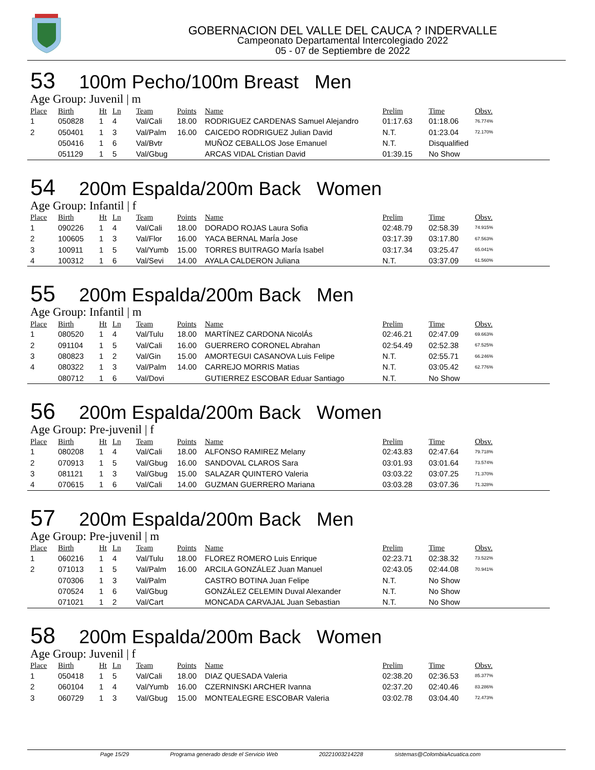GOBERNACION DEL VALLE DEL CAUCA ? INDERVALLE
Campeonato Departamental Intercolegiado 2022
05 - 07 de Septiembre de 2022
53 100m Pecho/100m Breast Men
Age Group: Juvenil | m
| Place | Birth | Ht | Ln | Team | Points | Name | Prelim | Time | Obsv. |
| --- | --- | --- | --- | --- | --- | --- | --- | --- | --- |
| 1 | 050828 | 1 | 4 | Val/Cali | 18.00 | RODRIGUEZ CARDENAS Samuel Alejandro | 01:17.63 | 01:18.06 | 76.774% |
| 2 | 050401 | 1 | 3 | Val/Palm | 16.00 | CAICEDO RODRIGUEZ Julian David | N.T. | 01:23.04 | 72.170% |
| | 050416 | 1 | 6 | Val/Bvtr | | MUÑOZ CEBALLOS Jose Emanuel | N.T. | Disqualified | |
| | 051129 | 1 | 5 | Val/Gbug | | ARCAS VIDAL Cristian David | 01:39.15 | No Show | |
54 200m Espalda/200m Back Women
Age Group: Infantil | f
| Place | Birth | Ht | Ln | Team | Points | Name | Prelim | Time | Obsv. |
| --- | --- | --- | --- | --- | --- | --- | --- | --- | --- |
| 1 | 090226 | 1 | 4 | Val/Cali | 18.00 | DORADO ROJAS Laura Sofia | 02:48.79 | 02:58.39 | 74.915% |
| 2 | 100605 | 1 | 3 | Val/Flor | 16.00 | YACA BERNAL MarÍa Jose | 03:17.39 | 03:17.80 | 67.563% |
| 3 | 100911 | 1 | 5 | Val/Yumb | 15.00 | TORRES BUITRAGO MarÍa Isabel | 03:17.34 | 03:25.47 | 65.041% |
| 4 | 100312 | 1 | 6 | Val/Sevi | 14.00 | AYALA CALDERON Juliana | N.T. | 03:37.09 | 61.560% |
55 200m Espalda/200m Back Men
Age Group: Infantil | m
| Place | Birth | Ht | Ln | Team | Points | Name | Prelim | Time | Obsv. |
| --- | --- | --- | --- | --- | --- | --- | --- | --- | --- |
| 1 | 080520 | 1 | 4 | Val/Tulu | 18.00 | MARTÍNEZ CARDONA NicolÁs | 02:46.21 | 02:47.09 | 69.663% |
| 2 | 091104 | 1 | 5 | Val/Cali | 16.00 | GUERRERO CORONEL Abrahan | 02:54.49 | 02:52.38 | 67.525% |
| 3 | 080823 | 1 | 2 | Val/Gin | 15.00 | AMORTEGUI CASANOVA Luis Felipe | N.T. | 02:55.71 | 66.246% |
| 4 | 080322 | 1 | 3 | Val/Palm | 14.00 | CARREJO MORRIS Matias | N.T. | 03:05.42 | 62.776% |
| | 080712 | 1 | 6 | Val/Dovi | | GUTIERREZ ESCOBAR Eduar Santiago | N.T. | No Show | |
56 200m Espalda/200m Back Women
Age Group: Pre-juvenil | f
| Place | Birth | Ht | Ln | Team | Points | Name | Prelim | Time | Obsv. |
| --- | --- | --- | --- | --- | --- | --- | --- | --- | --- |
| 1 | 080208 | 1 | 4 | Val/Cali | 18.00 | ALFONSO RAMIREZ Melany | 02:43.83 | 02:47.64 | 79.718% |
| 2 | 070913 | 1 | 5 | Val/Gbug | 16.00 | SANDOVAL CLAROS Sara | 03:01.93 | 03:01.64 | 73.574% |
| 3 | 081121 | 1 | 3 | Val/Gbug | 15.00 | SALAZAR QUINTERO Valeria | 03:03.22 | 03:07.25 | 71.370% |
| 4 | 070615 | 1 | 6 | Val/Cali | 14.00 | GUZMAN GUERRERO Mariana | 03:03.28 | 03:07.36 | 71.328% |
57 200m Espalda/200m Back Men
Age Group: Pre-juvenil | m
| Place | Birth | Ht | Ln | Team | Points | Name | Prelim | Time | Obsv. |
| --- | --- | --- | --- | --- | --- | --- | --- | --- | --- |
| 1 | 060216 | 1 | 4 | Val/Tulu | 18.00 | FLOREZ ROMERO Luis Enrique | 02:23.71 | 02:38.32 | 73.522% |
| 2 | 071013 | 1 | 5 | Val/Palm | 16.00 | ARCILA GONZÁLEZ Juan Manuel | 02:43.05 | 02:44.08 | 70.941% |
| | 070306 | 1 | 3 | Val/Palm | | CASTRO BOTINA Juan Felipe | N.T. | No Show | |
| | 070524 | 1 | 6 | Val/Gbug | | GONZÁLEZ CELEMIN Duval Alexander | N.T. | No Show | |
| | 071021 | 1 | 2 | Val/Cart | | MONCADA CARVAJAL Juan Sebastian | N.T. | No Show | |
58 200m Espalda/200m Back Women
Age Group: Juvenil | f
| Place | Birth | Ht | Ln | Team | Points | Name | Prelim | Time | Obsv. |
| --- | --- | --- | --- | --- | --- | --- | --- | --- | --- |
| 1 | 050418 | 1 | 5 | Val/Cali | 18.00 | DIAZ QUESADA Valeria | 02:38.20 | 02:36.53 | 85.377% |
| 2 | 060104 | 1 | 4 | Val/Yumb | 16.00 | CZERNINSKI ARCHER Ivanna | 02:37.20 | 02:40.46 | 83.286% |
| 3 | 060729 | 1 | 3 | Val/Gbug | 15.00 | MONTEALEGRE ESCOBAR Valeria | 03:02.78 | 03:04.40 | 72.473% |
Page 15/29 Programa generado desde el Servicio Web 20221003214228 sistemas@ColombiaAcuatica.com